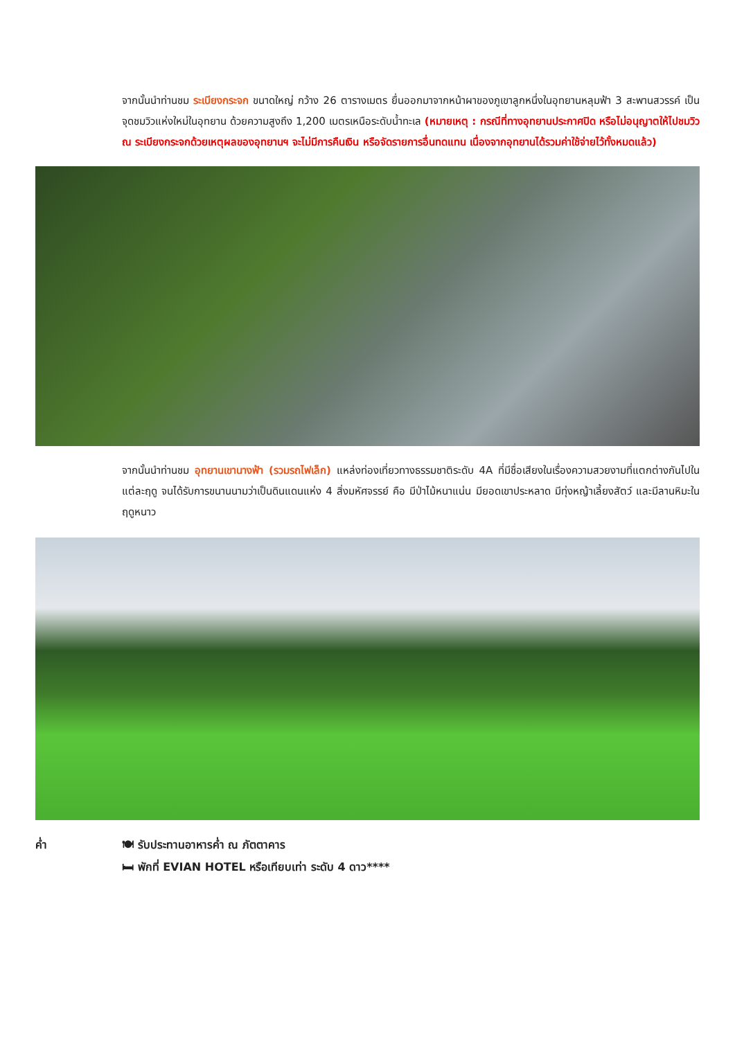จากนั้นนำท่านชม ระเบียงกระจก ขนาดใหญ่ กว้าง 26 ตารางเมตร ยื่นออกมาจากหน้าผาของภูเขาลูกหนึ่งในอุทยานหลุมฟ้า 3 สะพานสวรรค์ เป็นจุดชมวิวแห่งใหม่ในอุทยาน ด้วยความสูงถึง 1,200 เมตรเหนือระดับน้ำทะเล (หมายเหตุ : กรณีที่ทางอุทยานประกาศปิด หรือไม่อนุญาตให้ไปชมวิว ณ ระเบียงกระจกด้วยเหตุผลของอุทยานฯ จะไม่มีการคืนเงิน หรือจัดรายการอื่นทดแทน เนื่องจากอุทยานได้รวมค่าใช้จ่ายไว้ทั้งหมดแล้ว)
จากนั้นนำท่านชม อุทยานเขานางฟ้า (รวมรถไฟเล็ก) แหล่งท่องเที่ยวทางธรรมชาติระดับ 4A ที่มีชื่อเสียงในเรื่องความสวยงามที่แตกต่างกันไปในแต่ละฤดู จนได้รับการขนานนามว่าเป็นดินแดนแห่ง 4 สิ่งมหัศจรรย์ คือ มีป่าไม้หนาแน่น มียอดเขาประหลาด มีทุ่งหญ้าเลี้ยงสัตว์ และมีลานหิมะในฤดูหนาว
ค่ำ 🍽 รับประทานอาหารค่ำ ณ ภัตตาคาร
🛏 พักที่ EVIAN HOTEL หรือเทียบเท่า ระดับ 4 ดาว****